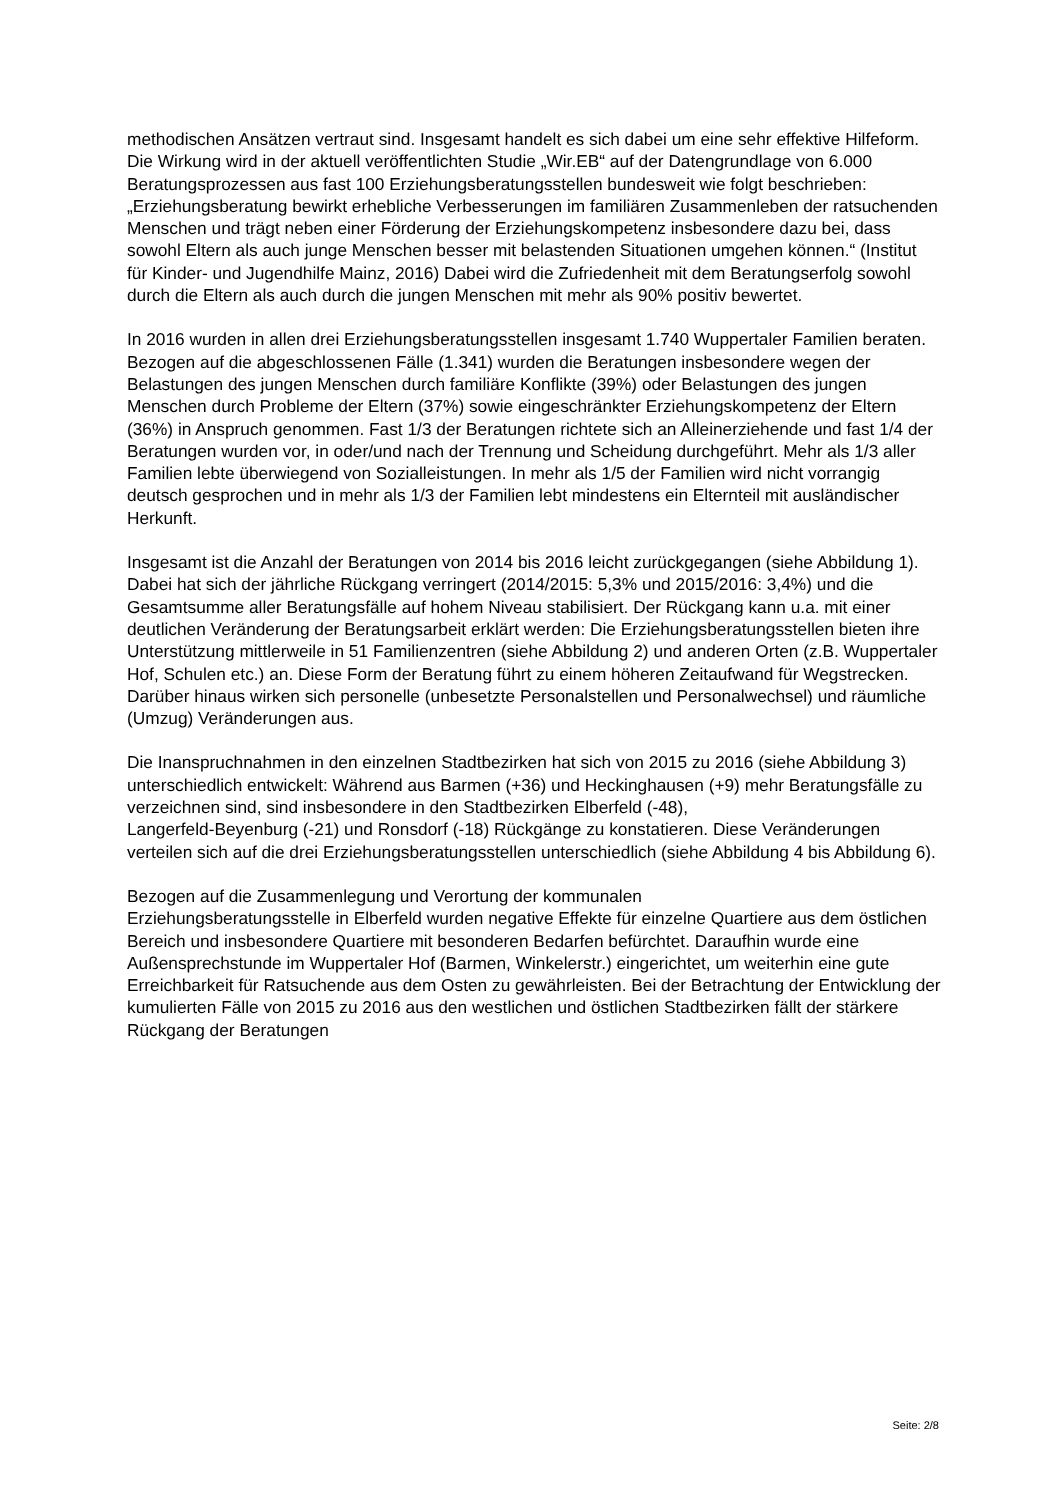methodischen Ansätzen vertraut sind. Insgesamt handelt es sich dabei um eine sehr effektive Hilfeform. Die Wirkung wird in der aktuell veröffentlichten Studie „Wir.EB“ auf der Datengrundlage von 6.000 Beratungsprozessen aus fast 100 Erziehungsberatungsstellen bundesweit wie folgt beschrieben: „Erziehungsberatung bewirkt erhebliche Verbesserungen im familiären Zusammenleben der ratsuchenden Menschen und trägt neben einer Förderung der Erziehungskompetenz insbesondere dazu bei, dass sowohl Eltern als auch junge Menschen besser mit belastenden Situationen umgehen können.“ (Institut für Kinder- und Jugendhilfe Mainz, 2016) Dabei wird die Zufriedenheit mit dem Beratungserfolg sowohl durch die Eltern als auch durch die jungen Menschen mit mehr als 90% positiv bewertet.
In 2016 wurden in allen drei Erziehungsberatungsstellen insgesamt 1.740 Wuppertaler Familien beraten. Bezogen auf die abgeschlossenen Fälle (1.341) wurden die Beratungen insbesondere wegen der Belastungen des jungen Menschen durch familiäre Konflikte (39%) oder Belastungen des jungen Menschen durch Probleme der Eltern (37%) sowie eingeschränkter Erziehungskompetenz der Eltern (36%) in Anspruch genommen. Fast 1/3 der Beratungen richtete sich an Alleinerziehende und fast 1/4 der Beratungen wurden vor, in oder/und nach der Trennung und Scheidung durchgeführt. Mehr als 1/3 aller Familien lebte überwiegend von Sozialleistungen. In mehr als 1/5 der Familien wird nicht vorrangig deutsch gesprochen und in mehr als 1/3 der Familien lebt mindestens ein Elternteil mit ausländischer Herkunft.
Insgesamt ist die Anzahl der Beratungen von 2014 bis 2016 leicht zurückgegangen (siehe Abbildung 1). Dabei hat sich der jährliche Rückgang verringert (2014/2015: 5,3% und 2015/2016: 3,4%) und die Gesamtsumme aller Beratungsfälle auf hohem Niveau stabilisiert. Der Rückgang kann u.a. mit einer deutlichen Veränderung der Beratungsarbeit erklärt werden: Die Erziehungsberatungsstellen bieten ihre Unterstützung mittlerweile in 51 Familienzentren (siehe Abbildung 2) und anderen Orten (z.B. Wuppertaler Hof, Schulen etc.) an. Diese Form der Beratung führt zu einem höheren Zeitaufwand für Wegstrecken. Darüber hinaus wirken sich personelle (unbesetzte Personalstellen und Personalwechsel) und räumliche (Umzug) Veränderungen aus.
Die Inanspruchnahmen in den einzelnen Stadtbezirken hat sich von 2015 zu 2016 (siehe Abbildung 3) unterschiedlich entwickelt: Während aus Barmen (+36) und Heckinghausen (+9) mehr Beratungsfälle zu verzeichnen sind, sind insbesondere in den Stadtbezirken Elberfeld (-48),
Langerfeld-Beyenburg (-21) und Ronsdorf (-18) Rückgänge zu konstatieren. Diese Veränderungen verteilen sich auf die drei Erziehungsberatungsstellen unterschiedlich (siehe Abbildung 4 bis Abbildung 6).
Bezogen auf die Zusammenlegung und Verortung der kommunalen
Erziehungsberatungsstelle in Elberfeld wurden negative Effekte für einzelne Quartiere aus dem östlichen Bereich und insbesondere Quartiere mit besonderen Bedarfen befürchtet. Daraufhin wurde eine Außensprechstunde im Wuppertaler Hof (Barmen, Winkelerstr.) eingerichtet, um weiterhin eine gute Erreichbarkeit für Ratsuchende aus dem Osten zu gewährleisten. Bei der Betrachtung der Entwicklung der kumulierten Fälle von 2015 zu 2016 aus den westlichen und östlichen Stadtbezirken fällt der stärkere Rückgang der Beratungen
Seite: 2/8